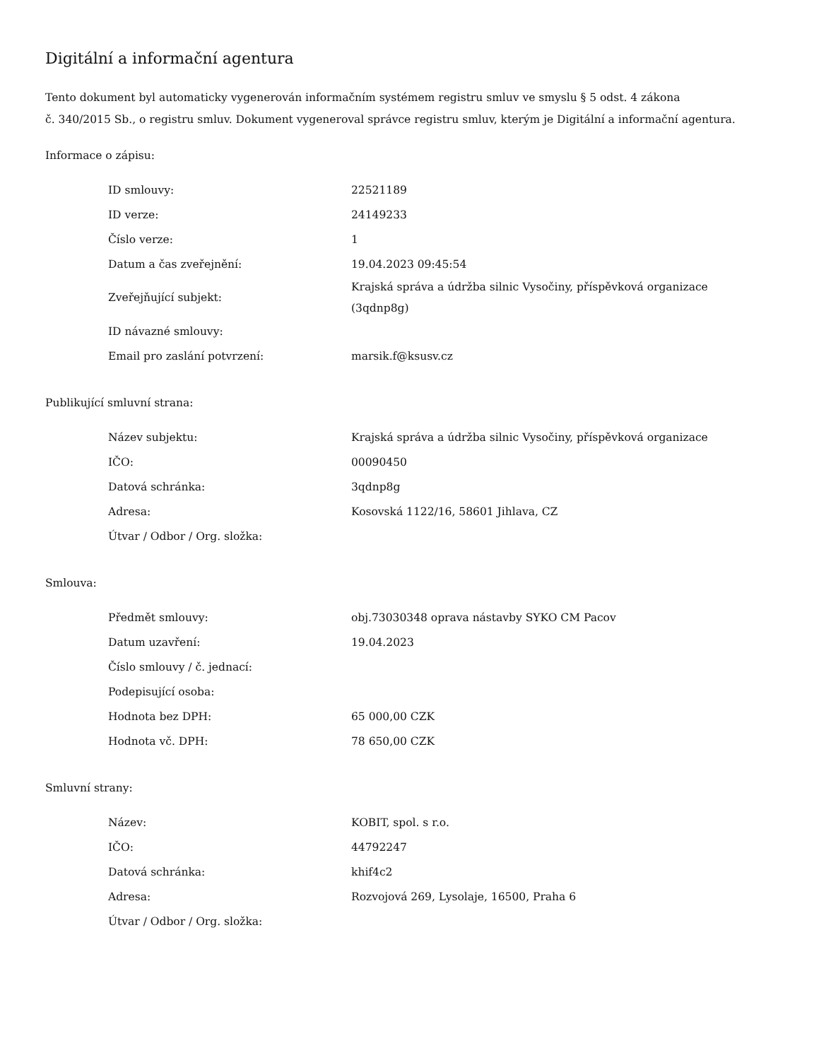Digitální a informační agentura
Tento dokument byl automaticky vygenerován informačním systémem registru smluv ve smyslu § 5 odst. 4 zákona
č. 340/2015 Sb., o registru smluv. Dokument vygeneroval správce registru smluv, kterým je Digitální a informační agentura.
Informace o zápisu:
| ID smlouvy: | 22521189 |
| ID verze: | 24149233 |
| Číslo verze: | 1 |
| Datum a čas zveřejnění: | 19.04.2023 09:45:54 |
| Zveřejňující subjekt: | Krajská správa a údržba silnic Vysočiny, příspěvková organizace (3qdnp8g) |
| ID návazné smlouvy: | |
| Email pro zaslání potvrzení: | marsik.f@ksusv.cz |
Publikující smluvní strana:
| Název subjektu: | Krajská správa a údržba silnic Vysočiny, příspěvková organizace |
| IČO: | 00090450 |
| Datová schránka: | 3qdnp8g |
| Adresa: | Kosovská 1122/16, 58601 Jihlava, CZ |
| Útvar / Odbor / Org. složka: | |
Smlouva:
| Předmět smlouvy: | obj.73030348 oprava nástavby SYKO CM Pacov |
| Datum uzavření: | 19.04.2023 |
| Číslo smlouvy / č. jednací: | |
| Podepisující osoba: | |
| Hodnota bez DPH: | 65 000,00 CZK |
| Hodnota vč. DPH: | 78 650,00 CZK |
Smluvní strany:
| Název: | KOBIT, spol. s r.o. |
| IČO: | 44792247 |
| Datová schránka: | khif4c2 |
| Adresa: | Rozvojová 269, Lysolaje, 16500, Praha 6 |
| Útvar / Odbor / Org. složka: | |